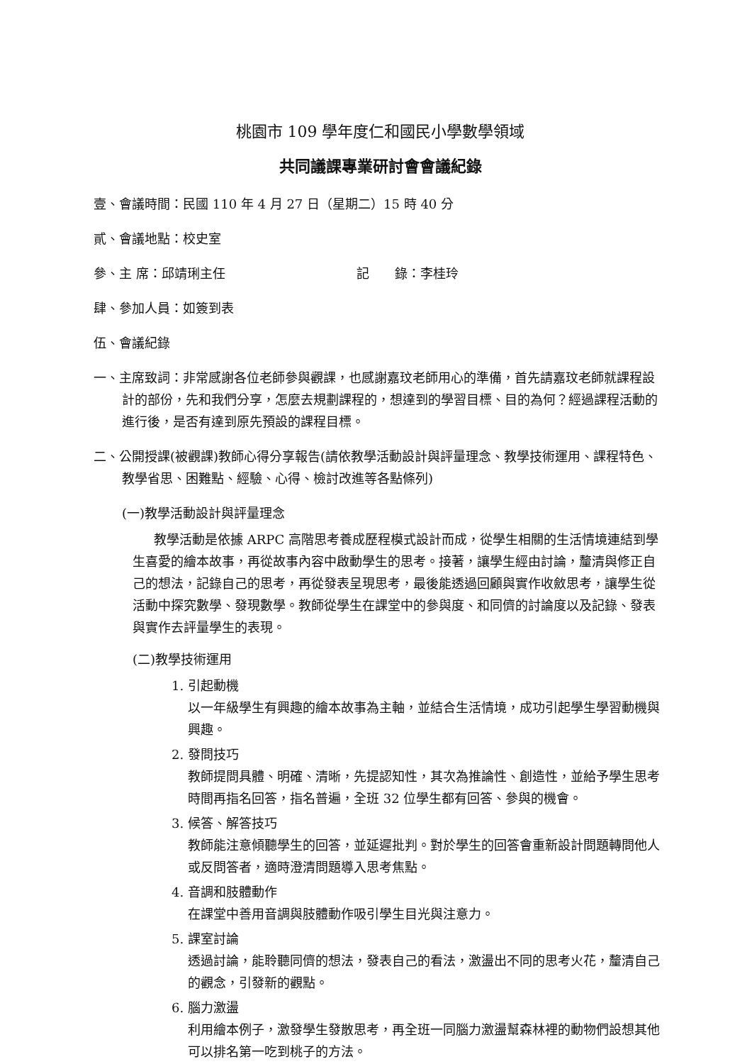桃園市 109 學年度仁和國民小學數學領域
共同議課專業研討會會議紀錄
壹、會議時間：民國 110 年 4 月 27 日（星期二）15 時 40 分
貳、會議地點：校史室
參、主 席：邱靖琍主任 記　　錄：李桂玲
肆、參加人員：如簽到表
伍、會議紀錄
一、主席致詞：非常感謝各位老師參與觀課，也感謝嘉玟老師用心的準備，首先請嘉玟老師就課程設計的部份，先和我們分享，怎麼去規劃課程的，想達到的學習目標、目的為何？經過課程活動的進行後，是否有達到原先預設的課程目標。
二、公開授課(被觀課)教師心得分享報告(請依教學活動設計與評量理念、教學技術運用、課程特色、教學省思、困難點、經驗、心得、檢討改進等各點條列)
(一)教學活動設計與評量理念
教學活動是依據 ARPC 高階思考養成歷程模式設計而成，從學生相關的生活情境連結到學生喜愛的繪本故事，再從故事內容中啟動學生的思考。接著，讓學生經由討論，釐清與修正自己的想法，記錄自己的思考，再從發表呈現思考，最後能透過回顧與實作收斂思考，讓學生從活動中探究數學、發現數學。教師從學生在課堂中的參與度、和同儕的討論度以及記錄、發表與實作去評量學生的表現。
(二)教學技術運用
1. 引起動機
以一年級學生有興趣的繪本故事為主軸，並結合生活情境，成功引起學生學習動機與興趣。
2. 發問技巧
教師提問具體、明確、清晰，先提認知性，其次為推論性、創造性，並給予學生思考時間再指名回答，指名普遍，全班 32 位學生都有回答、參與的機會。
3. 候答、解答技巧
教師能注意傾聽學生的回答，並延遲批判。對於學生的回答會重新設計問題轉問他人或反問答者，適時澄清問題導入思考焦點。
4. 音調和肢體動作
在課堂中善用音調與肢體動作吸引學生目光與注意力。
5. 課室討論
透過討論，能聆聽同儕的想法，發表自己的看法，激盪出不同的思考火花，釐清自己的觀念，引發新的觀點。
6. 腦力激盪
利用繪本例子，激發學生發散思考，再全班一同腦力激盪幫森林裡的動物們設想其他可以排名第一吃到桃子的方法。